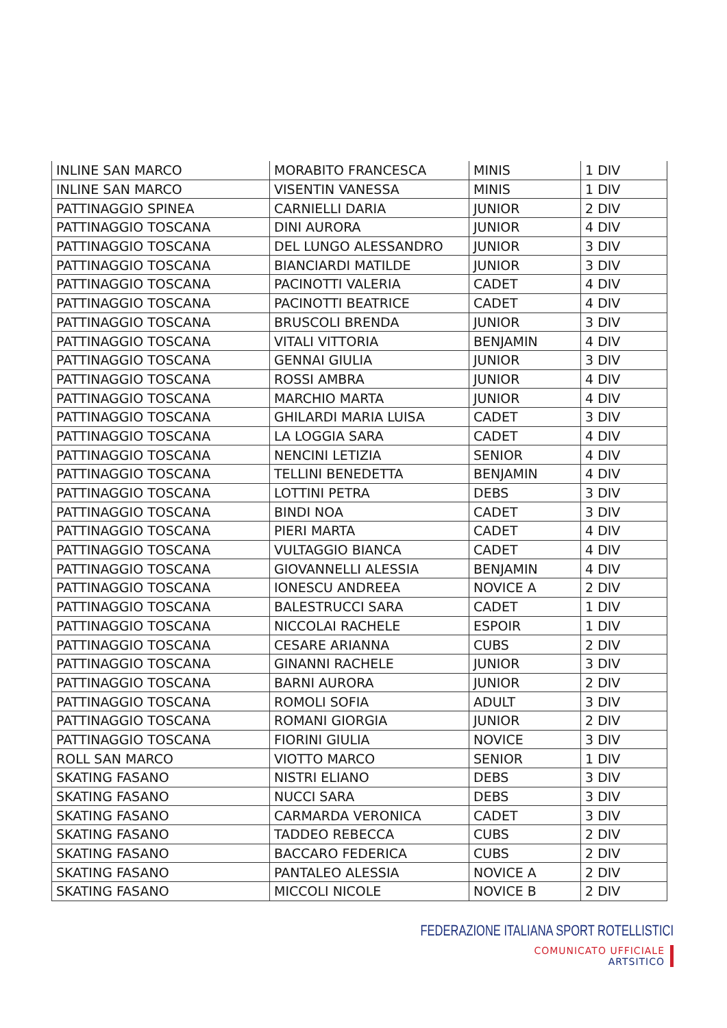| INLINE SAN MARCO | MORABITO FRANCESCA | MINIS | 1 DIV |
| INLINE SAN MARCO | VISENTIN VANESSA | MINIS | 1 DIV |
| PATTINAGGIO SPINEA | CARNIELLI DARIA | JUNIOR | 2 DIV |
| PATTINAGGIO TOSCANA | DINI AURORA | JUNIOR | 4 DIV |
| PATTINAGGIO TOSCANA | DEL LUNGO ALESSANDRO | JUNIOR | 3 DIV |
| PATTINAGGIO TOSCANA | BIANCIARDI MATILDE | JUNIOR | 3 DIV |
| PATTINAGGIO TOSCANA | PACINOTTI VALERIA | CADET | 4 DIV |
| PATTINAGGIO TOSCANA | PACINOTTI BEATRICE | CADET | 4 DIV |
| PATTINAGGIO TOSCANA | BRUSCOLI BRENDA | JUNIOR | 3 DIV |
| PATTINAGGIO TOSCANA | VITALI VITTORIA | BENJAMIN | 4 DIV |
| PATTINAGGIO TOSCANA | GENNAI GIULIA | JUNIOR | 3 DIV |
| PATTINAGGIO TOSCANA | ROSSI AMBRA | JUNIOR | 4 DIV |
| PATTINAGGIO TOSCANA | MARCHIO MARTA | JUNIOR | 4 DIV |
| PATTINAGGIO TOSCANA | GHILARDI MARIA LUISA | CADET | 3 DIV |
| PATTINAGGIO TOSCANA | LA LOGGIA SARA | CADET | 4 DIV |
| PATTINAGGIO TOSCANA | NENCINI LETIZIA | SENIOR | 4 DIV |
| PATTINAGGIO TOSCANA | TELLINI BENEDETTA | BENJAMIN | 4 DIV |
| PATTINAGGIO TOSCANA | LOTTINI PETRA | DEBS | 3 DIV |
| PATTINAGGIO TOSCANA | BINDI NOA | CADET | 3 DIV |
| PATTINAGGIO TOSCANA | PIERI MARTA | CADET | 4 DIV |
| PATTINAGGIO TOSCANA | VULTAGGIO BIANCA | CADET | 4 DIV |
| PATTINAGGIO TOSCANA | GIOVANNELLI ALESSIA | BENJAMIN | 4 DIV |
| PATTINAGGIO TOSCANA | IONESCU ANDREEA | NOVICE A | 2 DIV |
| PATTINAGGIO TOSCANA | BALESTRUCCI SARA | CADET | 1 DIV |
| PATTINAGGIO TOSCANA | NICCOLAI RACHELE | ESPOIR | 1 DIV |
| PATTINAGGIO TOSCANA | CESARE ARIANNA | CUBS | 2 DIV |
| PATTINAGGIO TOSCANA | GINANNI RACHELE | JUNIOR | 3 DIV |
| PATTINAGGIO TOSCANA | BARNI AURORA | JUNIOR | 2 DIV |
| PATTINAGGIO TOSCANA | ROMOLI SOFIA | ADULT | 3 DIV |
| PATTINAGGIO TOSCANA | ROMANI GIORGIA | JUNIOR | 2 DIV |
| PATTINAGGIO TOSCANA | FIORINI GIULIA | NOVICE | 3 DIV |
| ROLL SAN MARCO | VIOTTO MARCO | SENIOR | 1 DIV |
| SKATING FASANO | NISTRI ELIANO | DEBS | 3 DIV |
| SKATING FASANO | NUCCI SARA | DEBS | 3 DIV |
| SKATING FASANO | CARMARDA VERONICA | CADET | 3 DIV |
| SKATING FASANO | TADDEO REBECCA | CUBS | 2 DIV |
| SKATING FASANO | BACCARO FEDERICA | CUBS | 2 DIV |
| SKATING FASANO | PANTALEO ALESSIA | NOVICE A | 2 DIV |
| SKATING FASANO | MICCOLI NICOLE | NOVICE B | 2 DIV |
FEDERAZIONE ITALIANA SPORT ROTELLISTICI
COMUNICATO UFFICIALE
ARTSITICO